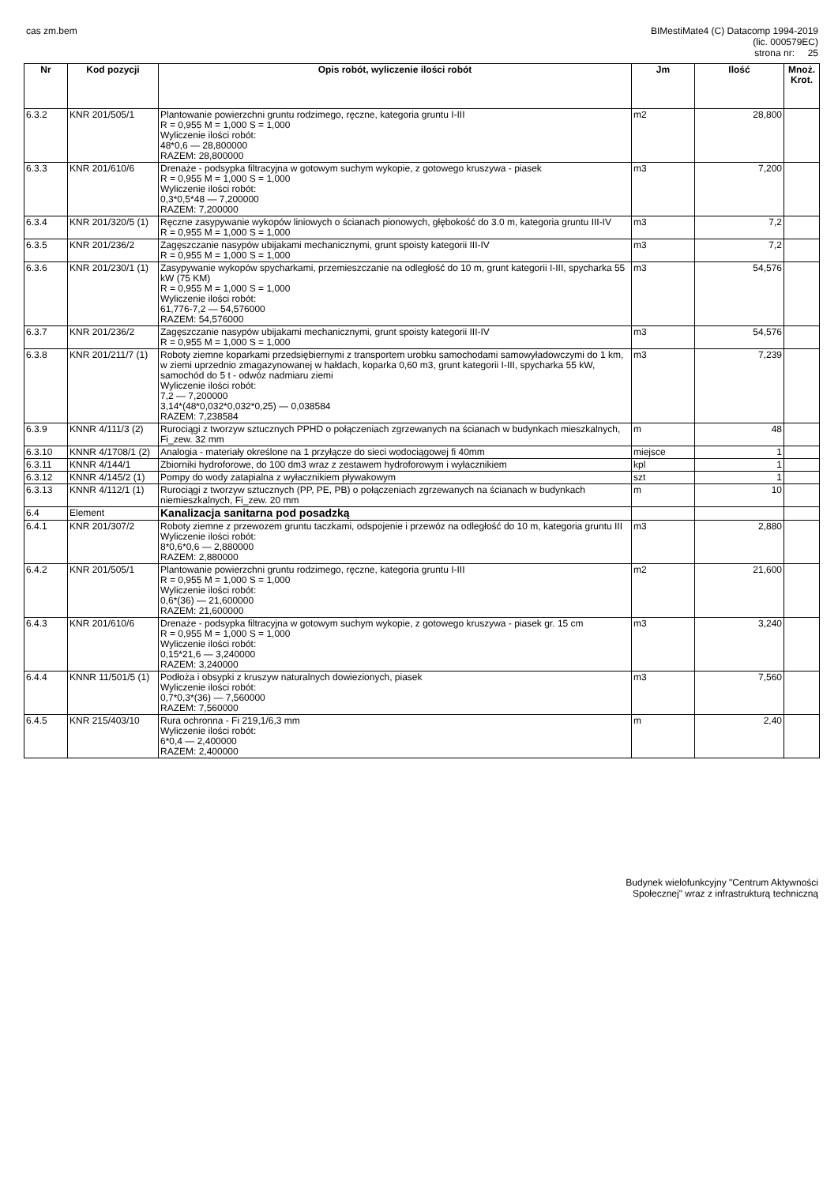cas zm.bem BIMestiMate4 (C) Datacomp 1994-2019
(lic. 000579EC)
strona nr: 25
| Nr | Kod pozycji | Opis robót, wyliczenie ilości robót | Jm | Ilość | Mnoż. Krot. |
| --- | --- | --- | --- | --- | --- |
| 6.3.2 | KNR 201/505/1 | Plantowanie powierzchni gruntu rodzimego, ręczne, kategoria gruntu I-III R = 0,955 M = 1,000 S = 1,000 Wyliczenie ilości robót: 48*0,6 — 28,800000 RAZEM: 28,800000 | m2 | 28,800 | |
| 6.3.3 | KNR 201/610/6 | Drenaże - podsypka filtracyjna w gotowym suchym wykopie, z gotowego kruszywa - piasek R = 0,955 M = 1,000 S = 1,000 Wyliczenie ilości robót: 0,3*0,5*48 — 7,200000 RAZEM: 7,200000 | m3 | 7,200 | |
| 6.3.4 | KNR 201/320/5 (1) | Ręczne zasypywanie wykopów liniowych o ścianach pionowych, głębokość do 3.0 m, kategoria gruntu III-IV R = 0,955 M = 1,000 S = 1,000 | m3 | 7,2 | |
| 6.3.5 | KNR 201/236/2 | Zagęszczanie nasypów ubijakami mechanicznymi, grunt spoisty kategorii III-IV R = 0,955 M = 1,000 S = 1,000 | m3 | 7,2 | |
| 6.3.6 | KNR 201/230/1 (1) | Zasypywanie wykopów spycharkami, przemieszczanie na odległość do 10 m, grunt kategorii I-III, spycharka 55 kW (75 KM) R = 0,955 M = 1,000 S = 1,000 Wyliczenie ilości robót: 61,776-7,2 — 54,576000 RAZEM: 54,576000 | m3 | 54,576 | |
| 6.3.7 | KNR 201/236/2 | Zagęszczanie nasypów ubijakami mechanicznymi, grunt spoisty kategorii III-IV R = 0,955 M = 1,000 S = 1,000 | m3 | 54,576 | |
| 6.3.8 | KNR 201/211/7 (1) | Roboty ziemne koparkami przedsiębiernymi z transportem urobku samochodami samowyładowczymi do 1 km, w ziemi uprzednio zmagazynowanej w hałdach, koparka 0,60 m3, grunt kategorii I-III, spycharka 55 kW, samochód do 5 t - odwóz nadmiaru ziemi Wyliczenie ilości robót: 7,2 — 7,200000 3,14*(48*0,032*0,032*0,25) — 0,038584 RAZEM: 7,238584 | m3 | 7,239 | |
| 6.3.9 | KNNR 4/111/3 (2) | Rurociągi z tworzyw sztucznych PPHD o połączeniach zgrzewanych na ścianach w budynkach mieszkalnych, Fi_zew. 32 mm | m | 48 | |
| 6.3.10 | KNNR 4/1708/1 (2) | Analogia - materiały określone na 1 przyłącze do sieci wodociągowej fi 40mm | miejsce | 1 | |
| 6.3.11 | KNNR 4/144/1 | Zbiorniki hydroforowe, do 100 dm3 wraz z zestawem hydroforowym i wyłacznikiem | kpl | 1 | |
| 6.3.12 | KNNR 4/145/2 (1) | Pompy do wody zatapialna z wyłacznikiem pływakowym | szt | 1 | |
| 6.3.13 | KNNR 4/112/1 (1) | Rurociągi z tworzyw sztucznych (PP, PE, PB) o połączeniach zgrzewanych na ścianach w budynkach niemieszkalnych, Fi_zew. 20 mm | m | 10 | |
| 6.4 | Element | Kanalizacja sanitarna pod posadzką | | | |
| 6.4.1 | KNR 201/307/2 | Roboty ziemne z przewozem gruntu taczkami, odspojenie i przewóz na odległość do 10 m, kategoria gruntu III Wyliczenie ilości robót: 8*0,6*0,6 — 2,880000 RAZEM: 2,880000 | m3 | 2,880 | |
| 6.4.2 | KNR 201/505/1 | Plantowanie powierzchni gruntu rodzimego, ręczne, kategoria gruntu I-III R = 0,955 M = 1,000 S = 1,000 Wyliczenie ilości robót: 0,6*(36) — 21,600000 RAZEM: 21,600000 | m2 | 21,600 | |
| 6.4.3 | KNR 201/610/6 | Drenaże - podsypka filtracyjna w gotowym suchym wykopie, z gotowego kruszywa - piasek gr. 15 cm R = 0,955 M = 1,000 S = 1,000 Wyliczenie ilości robót: 0,15*21,6 — 3,240000 RAZEM: 3,240000 | m3 | 3,240 | |
| 6.4.4 | KNNR 11/501/5 (1) | Podłoża i obsypki z kruszyw naturalnych dowiezionych, piasek Wyliczenie ilości robót: 0,7*0,3*(36) — 7,560000 RAZEM: 7,560000 | m3 | 7,560 | |
| 6.4.5 | KNR 215/403/10 | Rura ochronna - Fi 219,1/6,3 mm Wyliczenie ilości robót: 6*0,4 — 2,400000 RAZEM: 2,400000 | m | 2,40 | |
Budynek wielofunkcyjny "Centrum Aktywności
Społecznej" wraz z infrastrukturą techniczną